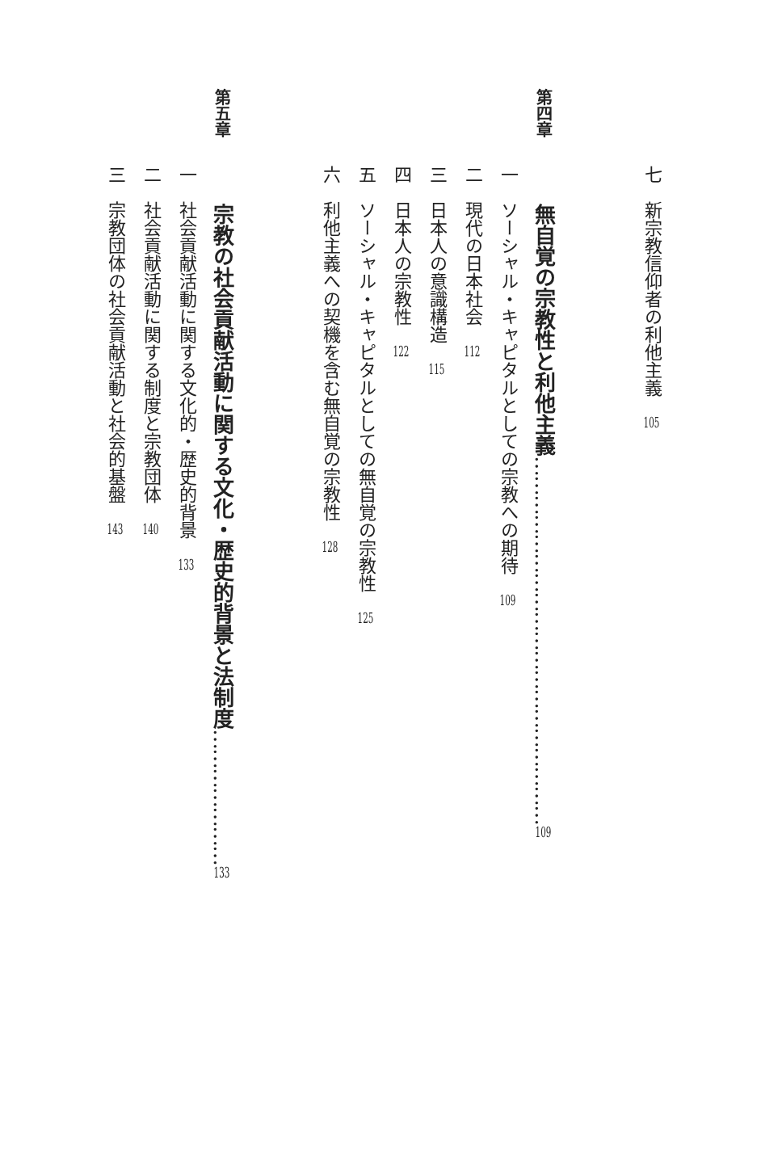七　新宗教信仰者の利他主義　105
第四章　　無自覚の宗教性と利他主義…………………………………………………109
一　ソーシャル・キャピタルとしての宗教への期待　109
二　現代の日本社会　112
三　日本人の意識構造　115
四　日本人の宗教性　122
五　ソーシャル・キャピタルとしての無自覚の宗教性　125
六　利他主義への契機を含む無自覚の宗教性　128
第五章　　宗教の社会貢献活動に関する文化・歴史的背景と法制度…………………133
一　社会貢献活動に関する文化的・歴史的背景　133
二　社会貢献活動に関する制度と宗教団体　140
三　宗教団体の社会貢献活動と社会的基盤　143